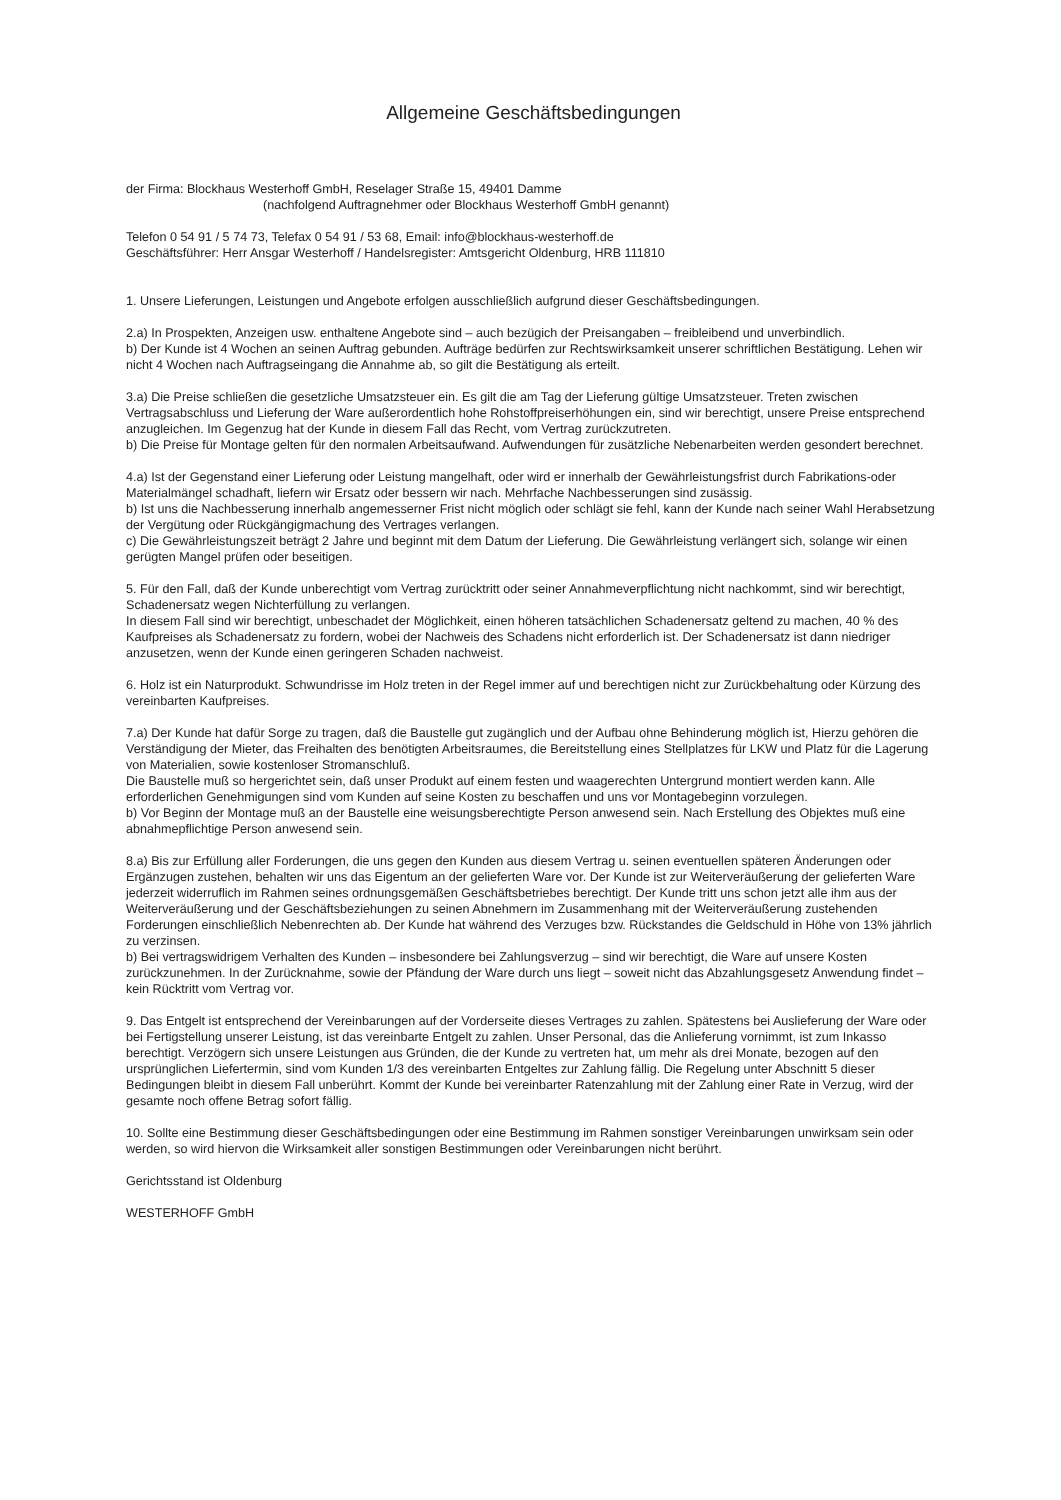Allgemeine Geschäftsbedingungen
der Firma: Blockhaus Westerhoff GmbH, Reselager Straße 15, 49401 Damme
(nachfolgend Auftragnehmer oder Blockhaus Westerhoff GmbH genannt)
Telefon 0 54 91 / 5 74 73, Telefax 0 54 91 / 53 68, Email: info@blockhaus-westerhoff.de
Geschäftsführer: Herr Ansgar Westerhoff / Handelsregister: Amtsgericht Oldenburg, HRB 111810
1. Unsere Lieferungen, Leistungen und Angebote erfolgen ausschließlich aufgrund dieser Geschäftsbedingungen.
2.a) In Prospekten, Anzeigen usw. enthaltene Angebote sind – auch bezügich der Preisangaben – freibleibend und unverbindlich.
b) Der Kunde ist 4 Wochen an seinen Auftrag gebunden. Aufträge bedürfen zur Rechtswirksamkeit unserer schriftlichen Bestätigung. Lehen wir nicht 4 Wochen nach Auftragseingang die Annahme ab, so gilt die Bestätigung als erteilt.
3.a) Die Preise schließen die gesetzliche Umsatzsteuer ein. Es gilt die am Tag der Lieferung gültige Umsatzsteuer. Treten zwischen Vertragsabschluss und Lieferung der Ware außerordentlich hohe Rohstoffpreiserhöhungen ein, sind wir berechtigt, unsere Preise entsprechend anzugleichen. Im Gegenzug hat der Kunde in diesem Fall das Recht, vom Vertrag zurückzutreten.
b) Die Preise für Montage gelten für den normalen Arbeitsaufwand. Aufwendungen für zusätzliche Nebenarbeiten werden gesondert berechnet.
4.a) Ist der Gegenstand einer Lieferung oder Leistung mangelhaft, oder wird er innerhalb der Gewährleistungsfrist durch Fabrikations-oder Materialmängel schadhaft, liefern wir Ersatz oder bessern wir nach. Mehrfache Nachbesserungen sind zusässig.
b) Ist uns die Nachbesserung innerhalb angemesserner Frist nicht möglich oder schlägt sie fehl, kann der Kunde nach seiner Wahl Herabsetzung der Vergütung oder Rückgängigmachung des Vertrages verlangen.
c) Die Gewährleistungszeit beträgt 2 Jahre und beginnt mit dem Datum der Lieferung. Die Gewährleistung verlängert sich, solange wir einen gerügten Mangel prüfen oder beseitigen.
5. Für den Fall, daß der Kunde unberechtigt vom Vertrag zurücktritt oder seiner Annahmeverpflichtung nicht nachkommt, sind wir berechtigt, Schadenersatz wegen Nichterfüllung zu verlangen.
In diesem Fall sind wir berechtigt, unbeschadet der Möglichkeit, einen höheren tatsächlichen Schadenersatz geltend zu machen, 40 % des Kaufpreises als Schadenersatz zu fordern, wobei der Nachweis des Schadens nicht erforderlich ist. Der Schadenersatz ist dann niedriger anzusetzen, wenn der Kunde einen geringeren Schaden nachweist.
6. Holz ist ein Naturprodukt. Schwundrisse im Holz treten in der Regel immer auf und berechtigen nicht zur Zurückbehaltung oder Kürzung des vereinbarten Kaufpreises.
7.a) Der Kunde hat dafür Sorge zu tragen, daß die Baustelle gut zugänglich und der Aufbau ohne Behinderung möglich ist, Hierzu gehören die Verständigung der Mieter, das Freihalten des benötigten Arbeitsraumes, die Bereitstellung eines Stellplatzes für LKW und Platz für die Lagerung von Materialien, sowie kostenloser Stromanschluß.
Die Baustelle muß so hergerichtet sein, daß unser Produkt auf einem festen und waagerechten Untergrund montiert werden kann. Alle erforderlichen Genehmigungen sind vom Kunden auf seine Kosten zu beschaffen und uns vor Montagebeginn vorzulegen.
b) Vor Beginn der Montage muß an der Baustelle eine weisungsberechtigte Person anwesend sein. Nach Erstellung des Objektes muß eine abnahmepflichtige Person anwesend sein.
8.a) Bis zur Erfüllung aller Forderungen, die uns gegen den Kunden aus diesem Vertrag u. seinen eventuellen späteren Änderungen oder Ergänzugen zustehen, behalten wir uns das Eigentum an der gelieferten Ware vor. Der Kunde ist zur Weiterveräußerung der gelieferten Ware jederzeit widerruflich im Rahmen seines ordnungsgemäßen Geschäftsbetriebes berechtigt. Der Kunde tritt uns schon jetzt alle ihm aus der Weiterveräußerung und der Geschäftsbeziehungen zu seinen Abnehmern im Zusammenhang mit der Weiterveräußerung zustehenden Forderungen einschließlich Nebenrechten ab. Der Kunde hat während des Verzuges bzw. Rückstandes die Geldschuld in Höhe von 13% jährlich zu verzinsen.
b) Bei vertragswidrigem Verhalten des Kunden – insbesondere bei Zahlungsverzug – sind wir berechtigt, die Ware auf unsere Kosten zurückzunehmen. In der Zurücknahme, sowie der Pfändung der Ware durch uns liegt – soweit nicht das Abzahlungsgesetz Anwendung findet – kein Rücktritt vom Vertrag vor.
9. Das Entgelt ist entsprechend der Vereinbarungen auf der Vorderseite dieses Vertrages zu zahlen. Spätestens bei Auslieferung der Ware oder bei Fertigstellung unserer Leistung, ist das vereinbarte Entgelt zu zahlen. Unser Personal, das die Anlieferung vornimmt, ist zum Inkasso berechtigt. Verzögern sich unsere Leistungen aus Gründen, die der Kunde zu vertreten hat, um mehr als drei Monate, bezogen auf den ursprünglichen Liefertermin, sind vom Kunden 1/3 des vereinbarten Entgeltes zur Zahlung fällig. Die Regelung unter Abschnitt 5 dieser Bedingungen bleibt in diesem Fall unberührt. Kommt der Kunde bei vereinbarter Ratenzahlung mit der Zahlung einer Rate in Verzug, wird der gesamte noch offene Betrag sofort fällig.
10. Sollte eine Bestimmung dieser Geschäftsbedingungen oder eine Bestimmung im Rahmen sonstiger Vereinbarungen unwirksam sein oder werden, so wird hiervon die Wirksamkeit aller sonstigen Bestimmungen oder Vereinbarungen nicht berührt.
Gerichtsstand ist Oldenburg
WESTERHOFF GmbH